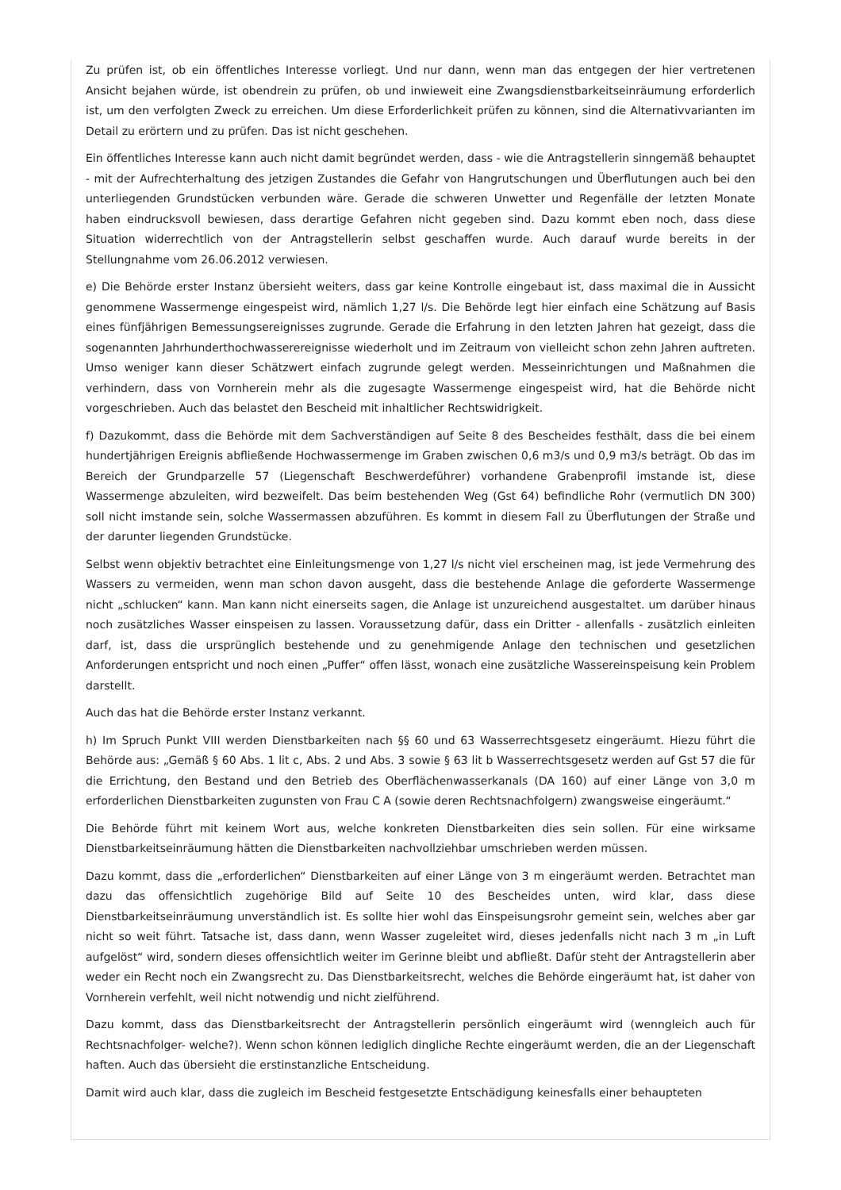Zu prüfen ist, ob ein öffentliches Interesse vorliegt. Und nur dann, wenn man das entgegen der hier vertretenen Ansicht bejahen würde, ist obendrein zu prüfen, ob und inwieweit eine Zwangsdienstbarkeitseinräumung erforderlich ist, um den verfolgten Zweck zu erreichen. Um diese Erforderlichkeit prüfen zu können, sind die Alternativvarianten im Detail zu erörtern und zu prüfen. Das ist nicht geschehen.
Ein öffentliches Interesse kann auch nicht damit begründet werden, dass - wie die Antragstellerin sinngemäß behauptet - mit der Aufrechterhaltung des jetzigen Zustandes die Gefahr von Hangrutschungen und Überflutungen auch bei den unterliegenden Grundstücken verbunden wäre. Gerade die schweren Unwetter und Regenfälle der letzten Monate haben eindrucksvoll bewiesen, dass derartige Gefahren nicht gegeben sind. Dazu kommt eben noch, dass diese Situation widerrechtlich von der Antragstellerin selbst geschaffen wurde. Auch darauf wurde bereits in der Stellungnahme vom 26.06.2012 verwiesen.
e) Die Behörde erster Instanz übersieht weiters, dass gar keine Kontrolle eingebaut ist, dass maximal die in Aussicht genommene Wassermenge eingespeist wird, nämlich 1,27 l/s. Die Behörde legt hier einfach eine Schätzung auf Basis eines fünfjährigen Bemessungsereignisses zugrunde. Gerade die Erfahrung in den letzten Jahren hat gezeigt, dass die sogenannten Jahrhunderthochwasserereignisse wiederholt und im Zeitraum von vielleicht schon zehn Jahren auftreten. Umso weniger kann dieser Schätzwert einfach zugrunde gelegt werden. Messeinrichtungen und Maßnahmen die verhindern, dass von Vornherein mehr als die zugesagte Wassermenge eingespeist wird, hat die Behörde nicht vorgeschrieben. Auch das belastet den Bescheid mit inhaltlicher Rechtswidrigkeit.
f) Dazukommt, dass die Behörde mit dem Sachverständigen auf Seite 8 des Bescheides festhält, dass die bei einem hundertjährigen Ereignis abfließende Hochwassermenge im Graben zwischen 0,6 m3/s und 0,9 m3/s beträgt. Ob das im Bereich der Grundparzelle 57 (Liegenschaft Beschwerdeführer) vorhandene Grabenprofil imstande ist, diese Wassermenge abzuleiten, wird bezweifelt. Das beim bestehenden Weg (Gst 64) befindliche Rohr (vermutlich DN 300) soll nicht imstande sein, solche Wassermassen abzuführen. Es kommt in diesem Fall zu Überflutungen der Straße und der darunter liegenden Grundstücke.
Selbst wenn objektiv betrachtet eine Einleitungsmenge von 1,27 l/s nicht viel erscheinen mag, ist jede Vermehrung des Wassers zu vermeiden, wenn man schon davon ausgeht, dass die bestehende Anlage die geforderte Wassermenge nicht „schlucken“ kann. Man kann nicht einerseits sagen, die Anlage ist unzureichend ausgestaltet. um darüber hinaus noch zusätzliches Wasser einspeisen zu lassen. Voraussetzung dafür, dass ein Dritter - allenfalls - zusätzlich einleiten darf, ist, dass die ursprünglich bestehende und zu genehmigende Anlage den technischen und gesetzlichen Anforderungen entspricht und noch einen „Puffer“ offen lässt, wonach eine zusätzliche Wassereinspeisung kein Problem darstellt.
Auch das hat die Behörde erster Instanz verkannt.
h) Im Spruch Punkt VIII werden Dienstbarkeiten nach §§ 60 und 63 Wasserrechtsgesetz eingeräumt. Hiezu führt die Behörde aus: „Gemäß § 60 Abs. 1 lit c, Abs. 2 und Abs. 3 sowie § 63 lit b Wasserrechtsgesetz werden auf Gst 57 die für die Errichtung, den Bestand und den Betrieb des Oberflächenwasserkanals (DA 160) auf einer Länge von 3,0 m erforderlichen Dienstbarkeiten zugunsten von Frau C A (sowie deren Rechtsnachfolgern) zwangsweise eingeräumt.“
Die Behörde führt mit keinem Wort aus, welche konkreten Dienstbarkeiten dies sein sollen. Für eine wirksame Dienstbarkeitseinräumung hätten die Dienstbarkeiten nachvollziehbar umschrieben werden müssen.
Dazu kommt, dass die „erforderlichen“ Dienstbarkeiten auf einer Länge von 3 m eingeräumt werden. Betrachtet man dazu das offensichtlich zugehörige Bild auf Seite 10 des Bescheides unten, wird klar, dass diese Dienstbarkeitseinräumung unverständlich ist. Es sollte hier wohl das Einspeisungsrohr gemeint sein, welches aber gar nicht so weit führt. Tatsache ist, dass dann, wenn Wasser zugeleitet wird, dieses jedenfalls nicht nach 3 m „in Luft aufgelöst“ wird, sondern dieses offensichtlich weiter im Gerinne bleibt und abfließt. Dafür steht der Antragstellerin aber weder ein Recht noch ein Zwangsrecht zu. Das Dienstbarkeitsrecht, welches die Behörde eingeräumt hat, ist daher von Vornherein verfehlt, weil nicht notwendig und nicht zielführend.
Dazu kommt, dass das Dienstbarkeitsrecht der Antragstellerin persönlich eingeräumt wird (wenngleich auch für Rechtsnachfolger- welche?). Wenn schon können lediglich dingliche Rechte eingeräumt werden, die an der Liegenschaft haften. Auch das übersieht die erstinstanzliche Entscheidung.
Damit wird auch klar, dass die zugleich im Bescheid festgesetzte Entschädigung keinesfalls einer behaupteten